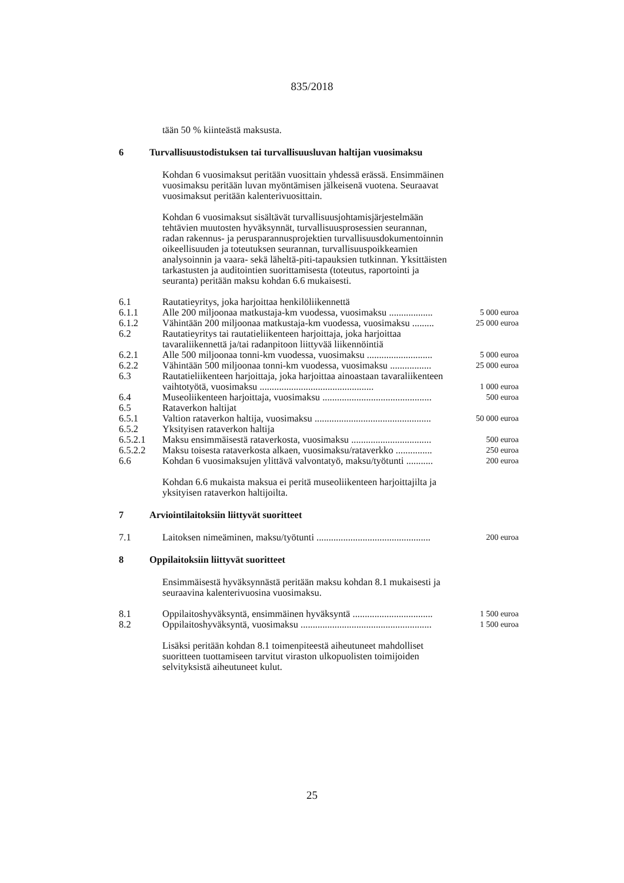835/2018
tään 50 % kiinteästä maksusta.
6 Turvallisuustodistuksen tai turvallisuusluvan haltijan vuosimaksu
Kohdan 6 vuosimaksut peritään vuosittain yhdessä erässä. Ensimmäinen vuosimaksu peritään luvan myöntämisen jälkeisenä vuotena. Seuraavat vuosimaksut peritään kalenterivuosittain.
Kohdan 6 vuosimaksut sisältävät turvallisuusjohtamisjärjestelmään tehtävien muutosten hyväksynnät, turvallisuusprosessien seurannan, radan rakennus- ja perusparannusprojektien turvallisuusdokumentoinnin oikeellisuuden ja toteutuksen seurannan, turvallisuuspoikkeamien analysoinnin ja vaara- sekä läheltä-piti-tapauksien tutkinnan. Yksittäisten tarkastusten ja auditointien suorittamisesta (toteutus, raportointi ja seuranta) peritään maksu kohdan 6.6 mukaisesti.
| 6.1 | Rautatieyritys, joka harjoittaa henkilöliikennettä | |
| 6.1.1 | Alle 200 miljoonaa matkustaja-km vuodessa, vuosimaksu .................. | 5 000 euroa |
| 6.1.2 | Vähintään 200 miljoonaa matkustaja-km vuodessa, vuosimaksu ......... | 25 000 euroa |
| 6.2 | Rautatieyritys tai rautatieliikenteen harjoittaja, joka harjoittaa tavaraliikennettä ja/tai radanpitoon liittyvää liikennöintiä | |
| 6.2.1 | Alle 500 miljoonaa tonni-km vuodessa, vuosimaksu ........................... | 5 000 euroa |
| 6.2.2 | Vähintään 500 miljoonaa tonni-km vuodessa, vuosimaksu ................. | 25 000 euroa |
| 6.3 | Rautatieliikenteen harjoittaja, joka harjoittaa ainoastaan tavaraliikenteen vaihtotyötä, vuosimaksu ............................................... | 1 000 euroa |
| 6.4 | Museoliikenteen harjoittaja, vuosimaksu ............................................. | 500 euroa |
| 6.5 | Rataverkon haltijat | |
| 6.5.1 | Valtion rataverkon haltija, vuosimaksu ................................................ | 50 000 euroa |
| 6.5.2 | Yksityisen rataverkon haltija | |
| 6.5.2.1 | Maksu ensimmäisestä rataverkosta, vuosimaksu ................................. | 500 euroa |
| 6.5.2.2 | Maksu toisesta rataverkosta alkaen, vuosimaksu/rataverkko ............... | 250 euroa |
| 6.6 | Kohdan 6 vuosimaksujen ylittävä valvontatyö, maksu/työtunti ........... | 200 euroa |
Kohdan 6.6 mukaista maksua ei peritä museoliikenteen harjoittajilta ja yksityisen rataverkon haltijoilta.
7 Arviointilaitoksiin liittyvät suoritteet
| 7.1 | Laitoksen nimeäminen, maksu/työtunti ............................................... | 200 euroa |
8 Oppilaitoksiin liittyvät suoritteet
Ensimmäisestä hyväksynnästä peritään maksu kohdan 8.1 mukaisesti ja seuraavina kalenterivuosina vuosimaksu.
| 8.1 | Oppilaitoshyväksyntä, ensimmäinen hyväksyntä ................................. | 1 500 euroa |
| 8.2 | Oppilaitoshyväksyntä, vuosimaksu ...................................................... | 1 500 euroa |
Lisäksi peritään kohdan 8.1 toimenpiteestä aiheutuneet mahdolliset suoritteen tuottamiseen tarvitut viraston ulkopuolisten toimijoiden selvityksistä aiheutuneet kulut.
25